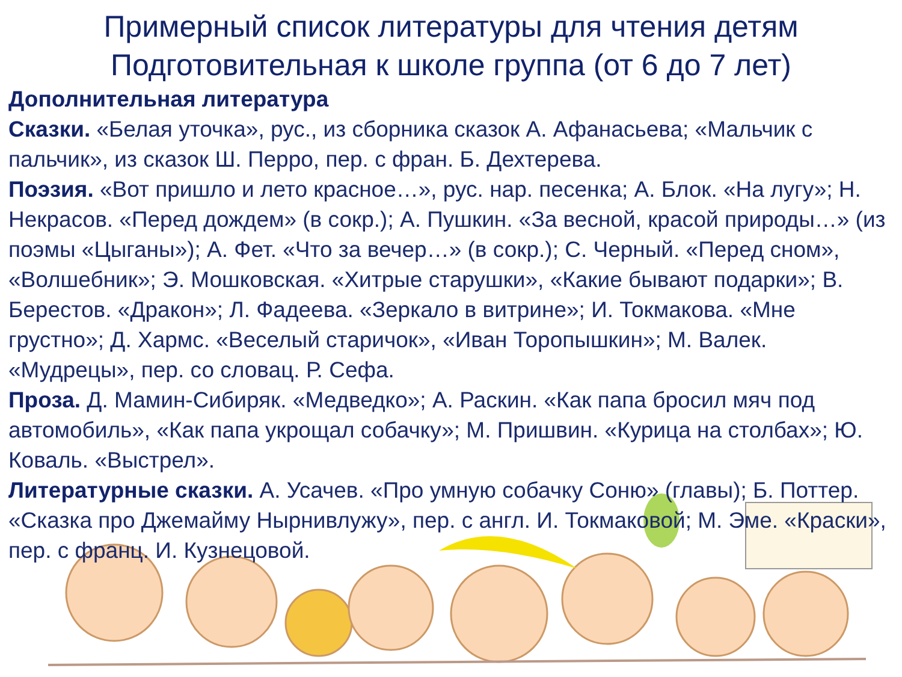Примерный список литературы для чтения детям
Подготовительная к школе группа (от 6 до 7 лет)
Дополнительная литература
Сказки. «Белая уточка», рус., из сборника сказок А. Афанасьева; «Мальчик с пальчик», из сказок Ш. Перро, пер. с фран. Б. Дехтерева.
Поэзия. «Вот пришло и лето красное…», рус. нар. песенка; А. Блок. «На лугу»; Н. Некрасов. «Перед дождем» (в сокр.); А. Пушкин. «За весной, красой природы…» (из поэмы «Цыганы»); А. Фет. «Что за вечер…» (в сокр.); С. Черный. «Перед сном», «Волшебник»; Э. Мошковская. «Хитрые старушки», «Какие бывают подарки»; В. Берестов. «Дракон»; Л. Фадеева. «Зеркало в витрине»; И. Токмакова. «Мне грустно»; Д. Хармс. «Веселый старичок», «Иван Торопышкин»; М. Валек. «Мудрецы», пер. со словац. Р. Сефа.
Проза. Д. Мамин-Сибиряк. «Медведко»; А. Раскин. «Как папа бросил мяч под автомобиль», «Как папа укрощал собачку»; М. Пришвин. «Курица на столбах»; Ю. Коваль. «Выстрел».
Литературные сказки. А. Усачев. «Про умную собачку Соню» (главы); Б. Поттер. «Сказка про Джемайму Нырнивлужу», пер. с англ. И. Токмаковой; М. Эме. «Краски», пер. с франц. И. Кузнецовой.